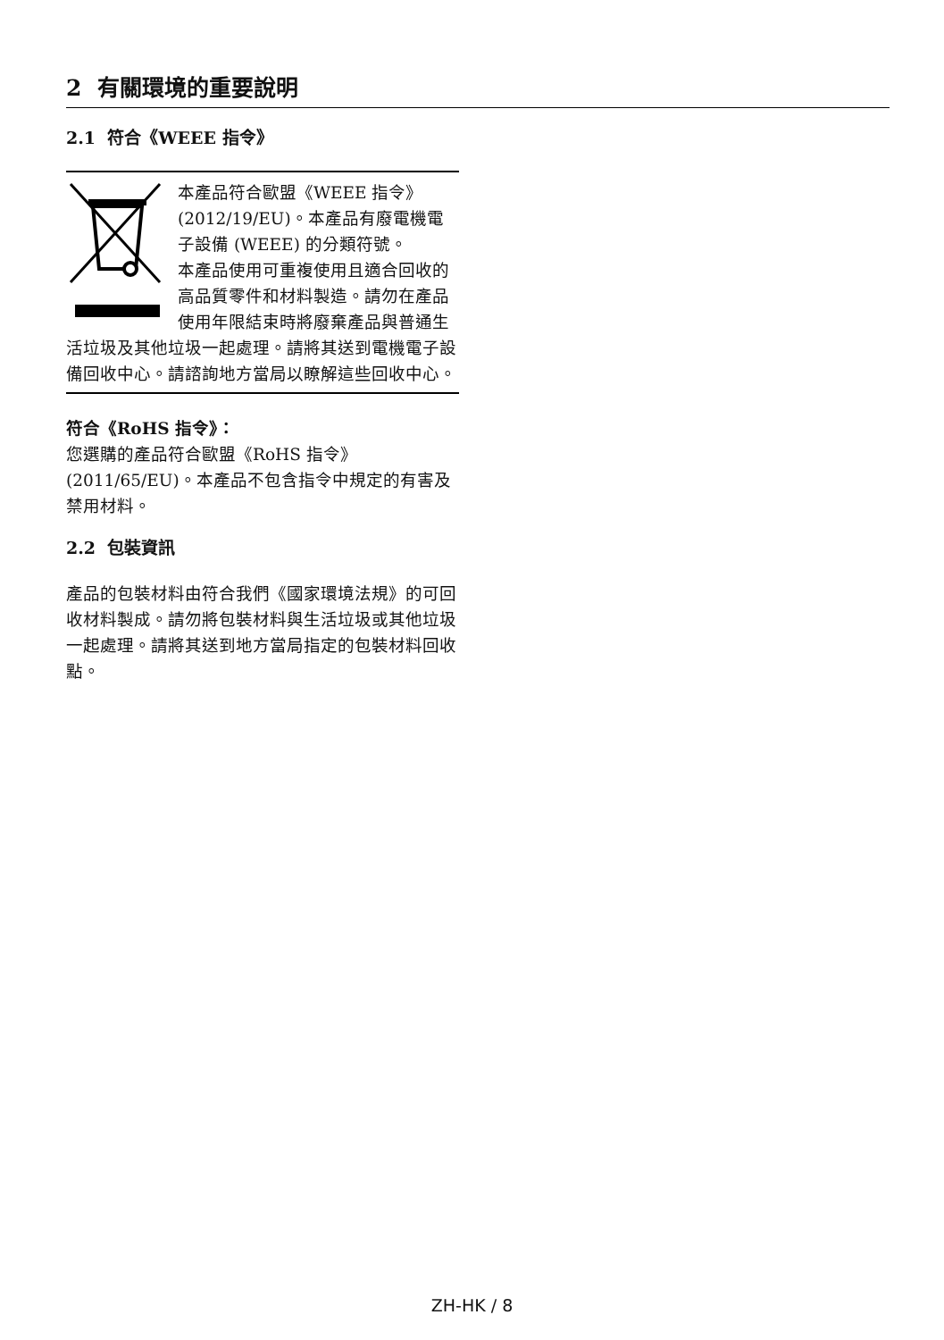2 有關環境的重要說明
2.1 符合《WEEE 指令》
本產品符合歐盟《WEEE 指令》(2012/19/EU)。本產品有廢電機電子設備 (WEEE) 的分類符號。
本產品使用可重複使用且適合回收的高品質零件和材料製造。請勿在產品使用年限結束時將廢棄產品與普通生活垃圾及其他垃圾一起處理。請將其送到電機電子設備回收中心。請諮詢地方當局以瞭解這些回收中心。
符合《RoHS 指令》：
您選購的產品符合歐盟《RoHS 指令》(2011/65/EU)。本產品不包含指令中規定的有害及禁用材料。
2.2 包裝資訊
產品的包裝材料由符合我們《國家環境法規》的可回收材料製成。請勿將包裝材料與生活垃圾或其他垃圾一起處理。請將其送到地方當局指定的包裝材料回收點。
ZH-HK / 8